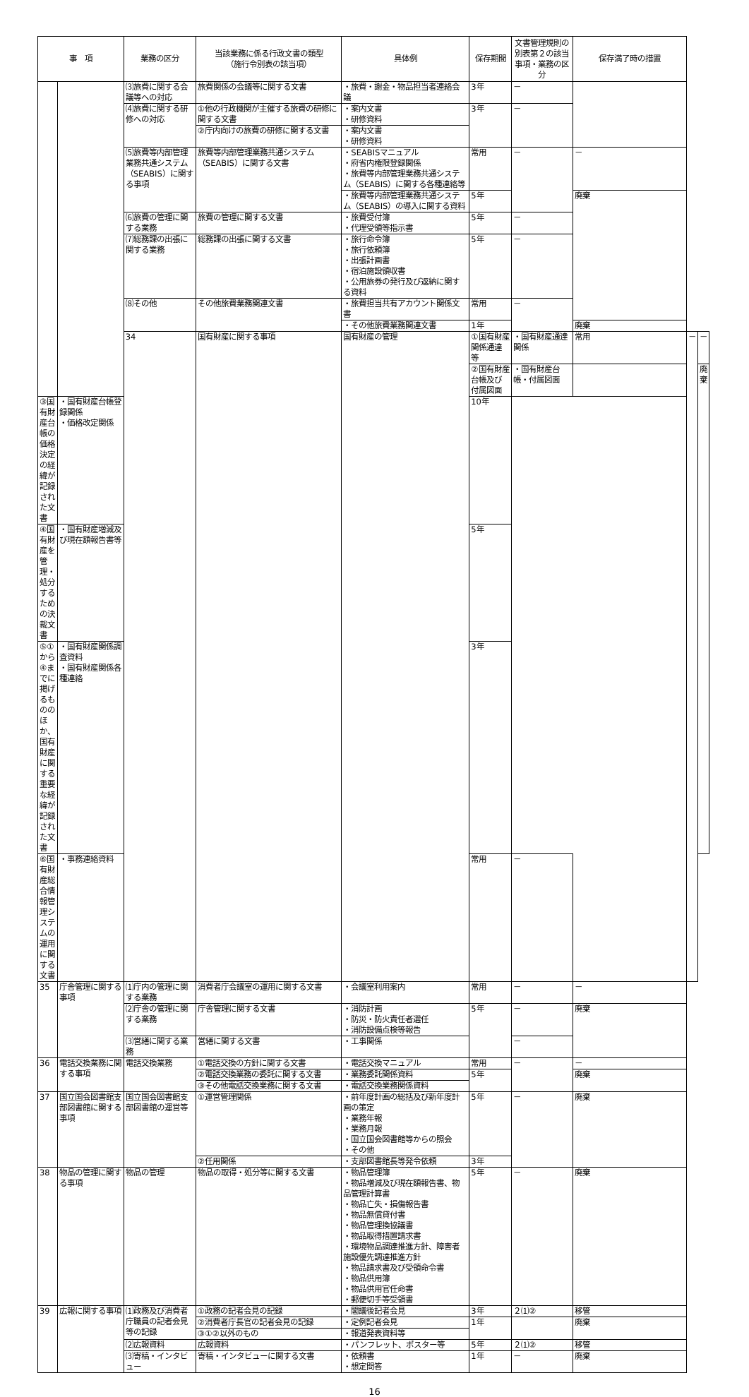| 事 項 | | 業務の区分 | 当該業務に係る行政文書の類型 （施行令別表の該当項） | 具体例 | 保存期間 | 文書管理規則の別表第２の該当事項・業務の区分 | 保存満了時の措置 | | |
| --- | --- | --- | --- | --- | --- | --- | --- | --- | --- |
| | | ⑶旅費に関する会議等への対応 | 旅費関係の会議等に関する文書 | ・旅費・謝金・物品担当者連絡会議 | 3年 | － | | | |
| | | ⑷旅費に関する研修への対応 | ①他の行政機関が主催する旅費の研修に関する文書 | ・案内文書 ・研修資料 | 3年 | － | | | |
| | | | ②庁内向けの旅費の研修に関する文書 | ・案内文書 ・研修資料 | | | | | |
| | | ⑸旅費等内部管理業務共通システム（SEABIS）に関する事項 | 旅費等内部管理業務共通システム（SEABIS）に関する文書 | ・SEABISマニュアル ・府省内権限登録関係 ・旅費等内部管理業務共通システム（SEABIS）に関する各種連絡等 | 常用 | － | － | | |
| | | | | ・旅費等内部管理業務共通システム（SEABIS）の導入に関する資料 | 5年 | | 廃棄 | | |
| | | ⑹旅費の管理に関する業務 | 旅費の管理に関する文書 | ・旅費受付簿 ・代理受領等指示書 | 5年 | － | | | |
| | | ⑺総務課の出張に関する業務 | 総務課の出張に関する文書 | ・旅行命令簿 ・旅行依頼簿 ・出張計画書 ・宿泊施設領収書 ・公用旅券の発行及び返納に関する資料 | 5年 | － | | | |
| | | ⑻その他 | その他旅費業務関連文書 | ・旅費担当共有アカウント関係文書 | 常用 | － | | | |
| | | | | ・その他旅費業務関連文書 | 1年 | | 廃棄 | | |
| | | 34 | 国有財産に関する事項 | 国有財産の管理 | ①国有財産関係通達等 | ・国有財産通達関係 | 常用 | － | － |
| | | | | | ②国有財産台帳及び付属図面 | ・国有財産台帳・付属図面 | | | 廃棄 |
| ③国有財産台帳の価格決定の経緯が記録された文書 | ・国有財産台帳登録関係 ・価格改定関係 | | | | 10年 | | | | |
| ④国有財産を管理・処分するための決裁文書 | ・国有財産増減及び現在額報告書等 | | | | 5年 | | | | |
| ⑤①から④までに掲げるもののほか、国有財産に関する重要な経緯が記録された文書 | ・国有財産関係調査資料 ・国有財産関係各種連絡 | | | | 3年 | | | | |
| ⑥国有財産総合情報管理システムの運用に関する文書 | ・事務連絡資料 | | | | 常用 | － | | | |
| 35 | 庁舎管理に関する事項 | ⑴庁内の管理に関する業務 | 消費者庁会議室の運用に関する文書 | ・会議室利用案内 | 常用 | － | － | | |
| | | ⑵庁舎の管理に関する業務 | 庁舎管理に関する文書 | ・消防計画 ・防災・防火責任者選任 ・消防設備点検等報告 | 5年 | － | 廃棄 | | |
| | | ⑶営繕に関する業務 | 営繕に関する文書 | ・工事関係 | | － | | | |
| 36 | 電話交換業務に関する事項 | 電話交換業務 | ①電話交換の方針に関する文書 | ・電話交換マニュアル | 常用 | － | － | | |
| | | | ②電話交換業務の委託に関する文書 | ・業務委託関係資料 | 5年 | | 廃棄 | | |
| | | | ③その他電話交換業務に関する文書 | ・電話交換業務関係資料 | | | | | |
| 37 | 国立国会図書館支部図書館に関する事項 | 国立国会図書館支部図書館の運営等 | ①運営管理関係 | ・前年度計画の総括及び新年度計画の策定 ・業務年報 ・業務月報 ・国立国会図書館等からの照会 ・その他 | 5年 | － | 廃棄 | | |
| | | | ②任用関係 | ・支部図書館長等発令依頼 | 3年 | | | | |
| 38 | 物品の管理に関する事項 | 物品の管理 | 物品の取得・処分等に関する文書 | ・物品管理簿 ・物品増減及び現在額報告書、物品管理計算書 ・物品亡失・損傷報告書 ・物品無償貸付書 ・物品管理換協議書 ・物品取得措置請求書 ・環境物品調達推進方針、障害者施設優先調達推進方針 ・物品請求書及び受領命令書 ・物品供用簿 ・物品供用官任命書 ・郵便切手等受領書 | 5年 | － | 廃棄 | | |
| 39 | 広報に関する事項 | ⑴政務及び消費者庁職員の記者会見等の記録 | ①政務の記者会見の記録 | ・閣議後記者会見 | 3年 | ２⑴② | 移管 | | |
| | | | ②消費者庁長官の記者会見の記録 | ・定例記者会見 | 1年 | | 廃棄 | | |
| | | | ③①②以外のもの | ・報道発表資料等 | | | | | |
| | | ⑵広報資料 | 広報資料 | ・パンフレット、ポスター等 | 5年 | ２⑴② | 移管 | | |
| | | ⑶寄稿・インタビュー | 寄稿・インタビューに関する文書 | ・依頼書 ・想定問答 | 1年 | － | 廃棄 | | |
16